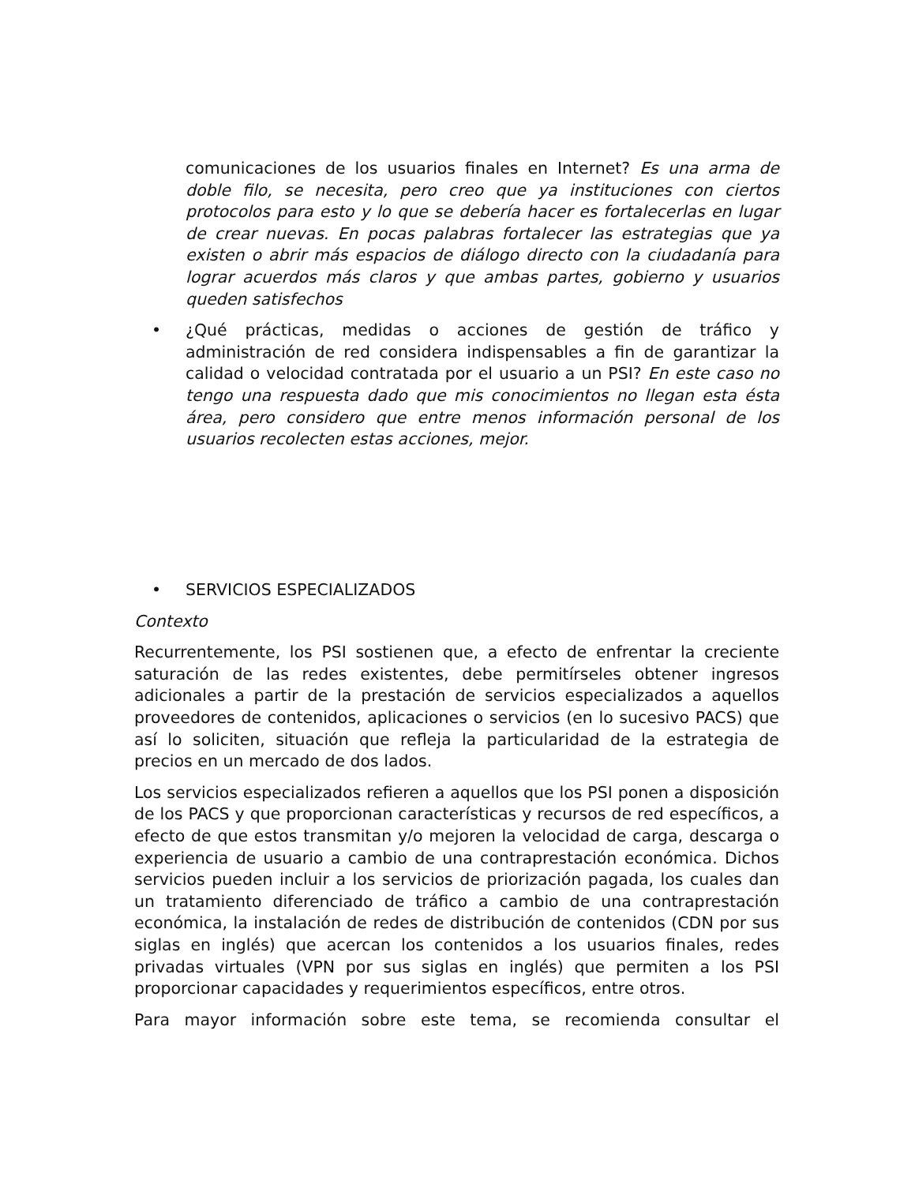comunicaciones de los usuarios finales en Internet? Es una arma de doble filo, se necesita, pero creo que ya instituciones con ciertos protocolos para esto y lo que se debería hacer es fortalecerlas en lugar de crear nuevas. En pocas palabras fortalecer las estrategias que ya existen o abrir más espacios de diálogo directo con la ciudadanía para lograr acuerdos más claros y que ambas partes, gobierno y usuarios queden satisfechos
• ¿Qué prácticas, medidas o acciones de gestión de tráfico y administración de red considera indispensables a fin de garantizar la calidad o velocidad contratada por el usuario a un PSI? En este caso no tengo una respuesta dado que mis conocimientos no llegan esta ésta área, pero considero que entre menos información personal de los usuarios recolecten estas acciones, mejor.
• SERVICIOS ESPECIALIZADOS
Contexto
Recurrentemente, los PSI sostienen que, a efecto de enfrentar la creciente saturación de las redes existentes, debe permitírseles obtener ingresos adicionales a partir de la prestación de servicios especializados a aquellos proveedores de contenidos, aplicaciones o servicios (en lo sucesivo PACS) que así lo soliciten, situación que refleja la particularidad de la estrategia de precios en un mercado de dos lados.
Los servicios especializados refieren a aquellos que los PSI ponen a disposición de los PACS y que proporcionan características y recursos de red específicos, a efecto de que estos transmitan y/o mejoren la velocidad de carga, descarga o experiencia de usuario a cambio de una contraprestación económica. Dichos servicios pueden incluir a los servicios de priorización pagada, los cuales dan un tratamiento diferenciado de tráfico a cambio de una contraprestación económica, la instalación de redes de distribución de contenidos (CDN por sus siglas en inglés) que acercan los contenidos a los usuarios finales, redes privadas virtuales (VPN por sus siglas en inglés) que permiten a los PSI proporcionar capacidades y requerimientos específicos, entre otros.
Para mayor información sobre este tema, se recomienda consultar el